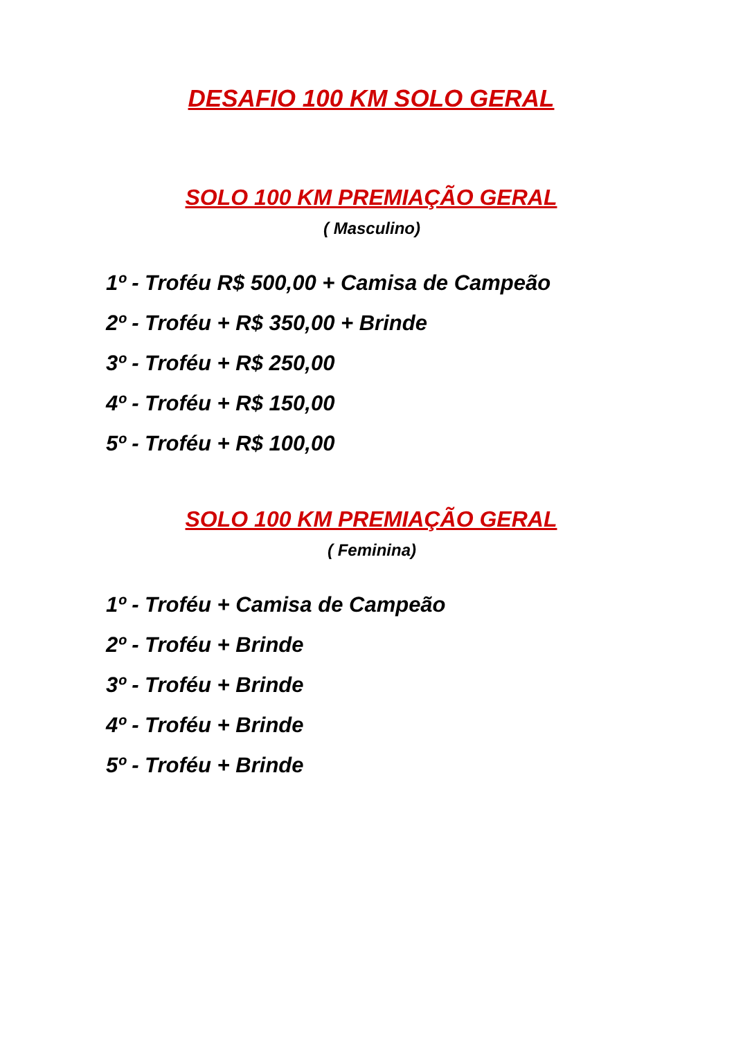DESAFIO 100 KM SOLO GERAL
SOLO 100 KM PREMIAÇÃO GERAL
( Masculino)
1º - Troféu R$ 500,00 + Camisa de Campeão
2º - Troféu + R$ 350,00 + Brinde
3º - Troféu + R$ 250,00
4º - Troféu + R$ 150,00
5º - Troféu + R$ 100,00
SOLO 100 KM PREMIAÇÃO GERAL
( Feminina)
1º - Troféu + Camisa de Campeão
2º - Troféu + Brinde
3º - Troféu + Brinde
4º - Troféu + Brinde
5º - Troféu + Brinde